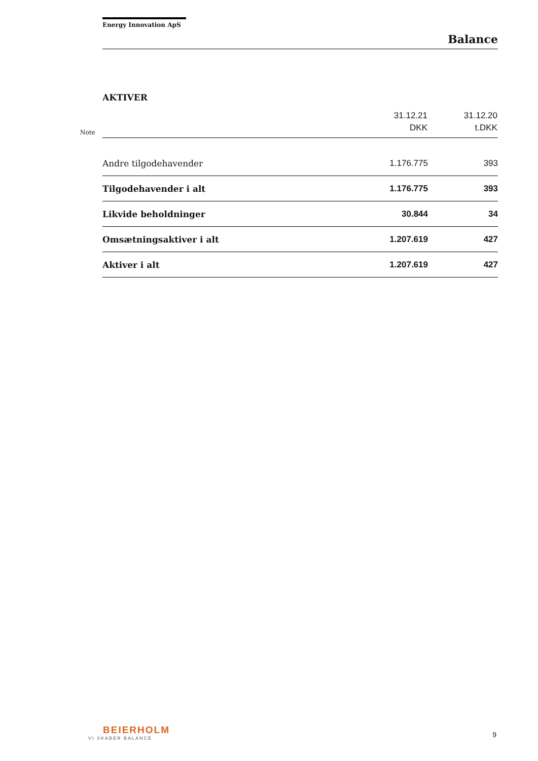Energy Innovation ApS
Balance
AKTIVER
| Note | | 31.12.21 DKK | 31.12.20 t.DKK |
| | Andre tilgodehavender | 1.176.775 | 393 |
| | Tilgodehavender i alt | 1.176.775 | 393 |
| | Likvide beholdninger | 30.844 | 34 |
| | Omsætningsaktiver i alt | 1.207.619 | 427 |
| | Aktiver i alt | 1.207.619 | 427 |
BEIERHOLM
VI SKABER BALANCE
9